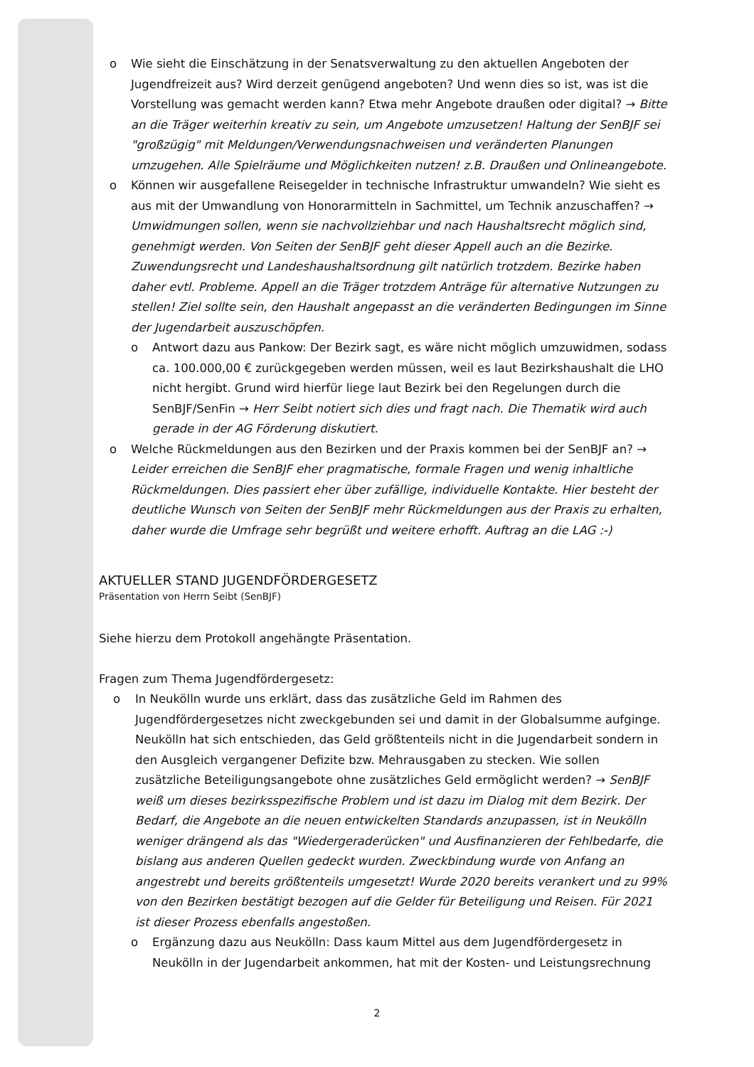o Wie sieht die Einschätzung in der Senatsverwaltung zu den aktuellen Angeboten der Jugendfreizeit aus? Wird derzeit genügend angeboten? Und wenn dies so ist, was ist die Vorstellung was gemacht werden kann? Etwa mehr Angebote draußen oder digital? → Bitte an die Träger weiterhin kreativ zu sein, um Angebote umzusetzen! Haltung der SenBJF sei "großzügig" mit Meldungen/Verwendungsnachweisen und veränderten Planungen umzugehen. Alle Spielräume und Möglichkeiten nutzen! z.B. Draußen und Onlineangebote.
o Können wir ausgefallene Reisegelder in technische Infrastruktur umwandeln? Wie sieht es aus mit der Umwandlung von Honorarmitteln in Sachmittel, um Technik anzuschaffen? → Umwidmungen sollen, wenn sie nachvollziehbar und nach Haushaltsrecht möglich sind, genehmigt werden. Von Seiten der SenBJF geht dieser Appell auch an die Bezirke. Zuwendungsrecht und Landeshaushaltsordnung gilt natürlich trotzdem. Bezirke haben daher evtl. Probleme. Appell an die Träger trotzdem Anträge für alternative Nutzungen zu stellen! Ziel sollte sein, den Haushalt angepasst an die veränderten Bedingungen im Sinne der Jugendarbeit auszuschöpfen.
o Antwort dazu aus Pankow: Der Bezirk sagt, es wäre nicht möglich umzuwidmen, sodass ca. 100.000,00 € zurückgegeben werden müssen, weil es laut Bezirkshaushalt die LHO nicht hergibt. Grund wird hierfür liege laut Bezirk bei den Regelungen durch die SenBJF/SenFin → Herr Seibt notiert sich dies und fragt nach. Die Thematik wird auch gerade in der AG Förderung diskutiert.
o Welche Rückmeldungen aus den Bezirken und der Praxis kommen bei der SenBJF an? → Leider erreichen die SenBJF eher pragmatische, formale Fragen und wenig inhaltliche Rückmeldungen. Dies passiert eher über zufällige, individuelle Kontakte. Hier besteht der deutliche Wunsch von Seiten der SenBJF mehr Rückmeldungen aus der Praxis zu erhalten, daher wurde die Umfrage sehr begrüßt und weitere erhofft. Auftrag an die LAG :-)
AKTUELLER STAND JUGENDFÖRDERGESETZ
Präsentation von Herrn Seibt (SenBJF)
Siehe hierzu dem Protokoll angehängte Präsentation.
Fragen zum Thema Jugendfördergesetz:
o In Neukölln wurde uns erklärt, dass das zusätzliche Geld im Rahmen des Jugendfördergesetzes nicht zweckgebunden sei und damit in der Globalsumme aufginge. Neukölln hat sich entschieden, das Geld größtenteils nicht in die Jugendarbeit sondern in den Ausgleich vergangener Defizite bzw. Mehrausgaben zu stecken. Wie sollen zusätzliche Beteiligungsangebote ohne zusätzliches Geld ermöglicht werden? → SenBJF weiß um dieses bezirksspezifische Problem und ist dazu im Dialog mit dem Bezirk. Der Bedarf, die Angebote an die neuen entwickelten Standards anzupassen, ist in Neukölln weniger drängend als das "Wiedergeraderücken" und Ausfinanzieren der Fehlbedarfe, die bislang aus anderen Quellen gedeckt wurden. Zweckbindung wurde von Anfang an angestrebt und bereits größtenteils umgesetzt! Wurde 2020 bereits verankert und zu 99% von den Bezirken bestätigt bezogen auf die Gelder für Beteiligung und Reisen. Für 2021 ist dieser Prozess ebenfalls angestoßen.
o Ergänzung dazu aus Neukölln: Dass kaum Mittel aus dem Jugendfördergesetz in Neukölln in der Jugendarbeit ankommen, hat mit der Kosten- und Leistungsrechnung
2